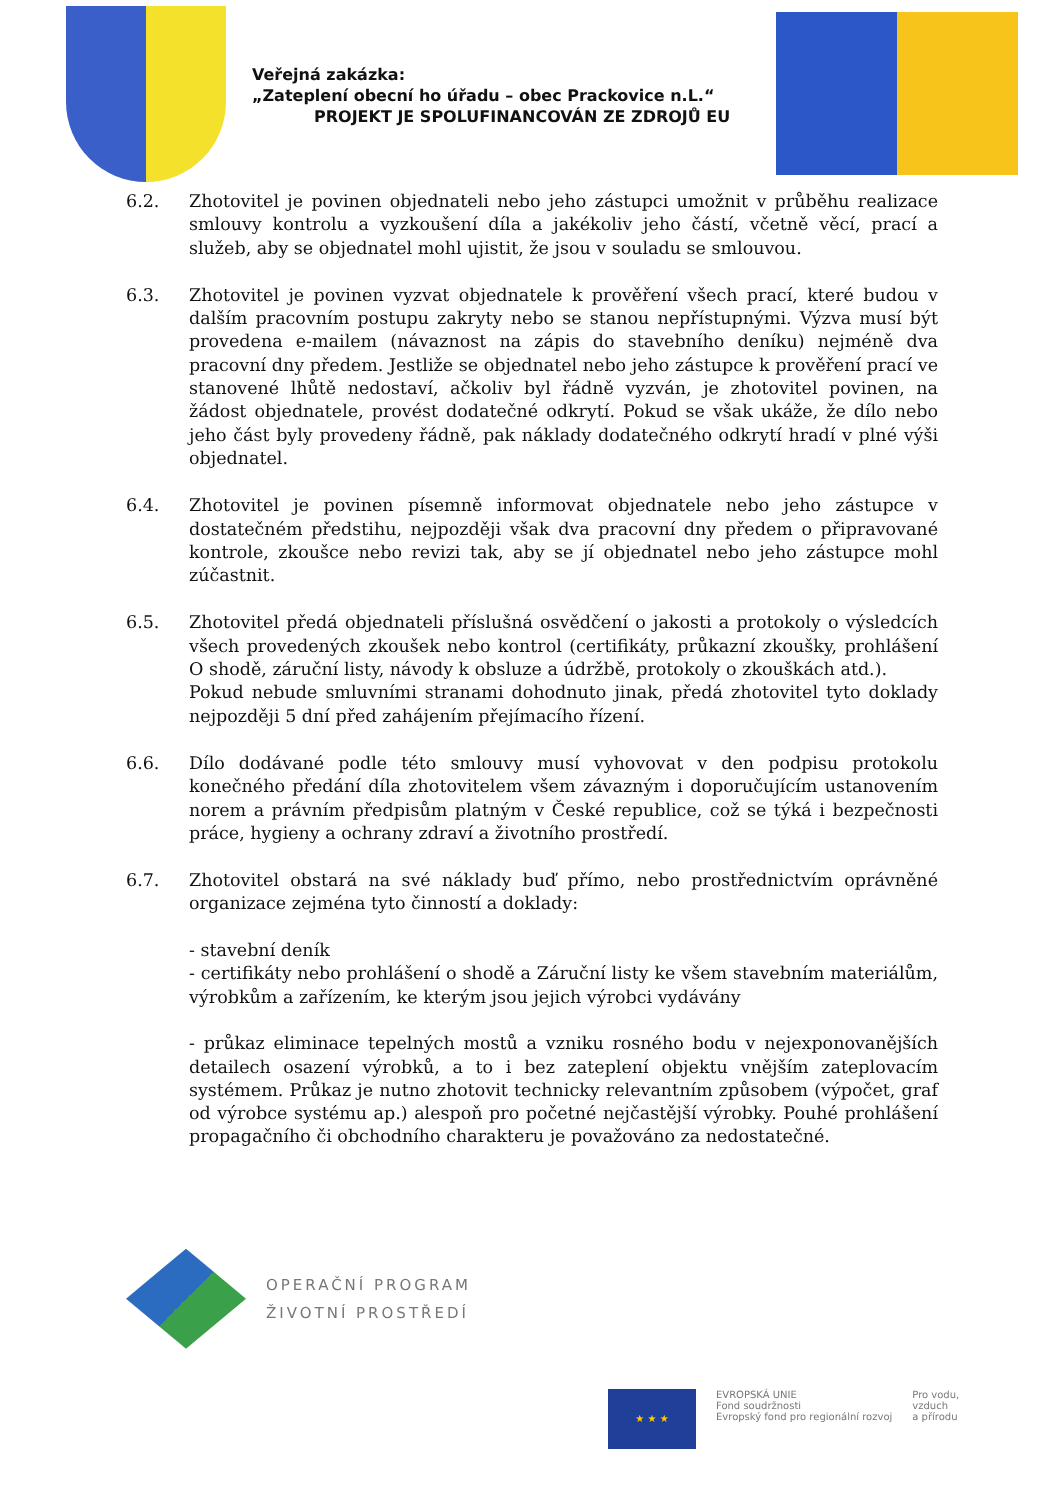Veřejná zakázka:
„Zateplení obecní ho úřadu – obec Prackovice n.L.“
PROJEKT JE SPOLUFINANCOVÁN ZE ZDROJŮ EU
6.2. Zhotovitel je povinen objednateli nebo jeho zástupci umožnit v průběhu realizace smlouvy kontrolu a vyzkoušení díla a jakékoliv jeho částí, včetně věcí, prací a služeb, aby se objednatel mohl ujistit, že jsou v souladu se smlouvou.
6.3. Zhotovitel je povinen vyzvat objednatele k prověření všech prací, které budou v dalším pracovním postupu zakryty nebo se stanou nepřístupnými. Výzva musí být provedena e-mailem (návaznost na zápis do stavebního deníku) nejméně dva pracovní dny předem. Jestliže se objednatel nebo jeho zástupce k prověření prací ve stanovené lhůtě nedostaví, ačkoliv byl řádně vyzván, je zhotovitel povinen, na žádost objednatele, provést dodatečné odkrytí. Pokud se však ukáže, že dílo nebo jeho část byly provedeny řádně, pak náklady dodatečného odkrytí hradí v plné výši objednatel.
6.4. Zhotovitel je povinen písemně informovat objednatele nebo jeho zástupce v dostatečném předstihu, nejpozději však dva pracovní dny předem o připravované kontrole, zkoušce nebo revizi tak, aby se jí objednatel nebo jeho zástupce mohl zúčastnit.
6.5. Zhotovitel předá objednateli příslušná osvědčení o jakosti a protokoly o výsledcích všech provedených zkoušek nebo kontrol (certifikáty, průkazní zkoušky, prohlášení O shodě, záruční listy, návody k obsluze a údržbě, protokoly o zkouškách atd.).
Pokud nebude smluvními stranami dohodnuto jinak, předá zhotovitel tyto doklady nejpozději 5 dní před zahájením přejímacího řízení.
6.6. Dílo dodávané podle této smlouvy musí vyhovovat v den podpisu protokolu konečného předání díla zhotovitelem všem závazným i doporučujícím ustanovením norem a právním předpisům platným v České republice, což se týká i bezpečnosti práce, hygieny a ochrany zdraví a životního prostředí.
6.7. Zhotovitel obstará na své náklady buď přímo, nebo prostřednictvím oprávněné organizace zejména tyto činností a doklady:
- stavební deník
- certifikáty nebo prohlášení o shodě a Záruční listy ke všem stavebním materiálům, výrobkům a zařízením, ke kterým jsou jejich výrobci vydávány
- průkaz eliminace tepelných mostů a vzniku rosného bodu v nejexponovanějších detailech osazení výrobků, a to i bez zateplení objektu vnějším zateplovacím systémem. Průkaz je nutno zhotovit technicky relevantním způsobem (výpočet, graf od výrobce systému ap.) alespoň pro početné nejčastější výrobky. Pouhé prohlášení propagačního či obchodního charakteru je považováno za nedostatečné.
OPERAČNÍ PROGRAM
ŽIVOTNÍ PROSTŘEDÍ
★ ★ ★
EVROPSKÁ UNIE
Fond soudržnosti
Evropský fond pro regionální rozvoj
Pro vodu,
vzduch
a přírodu